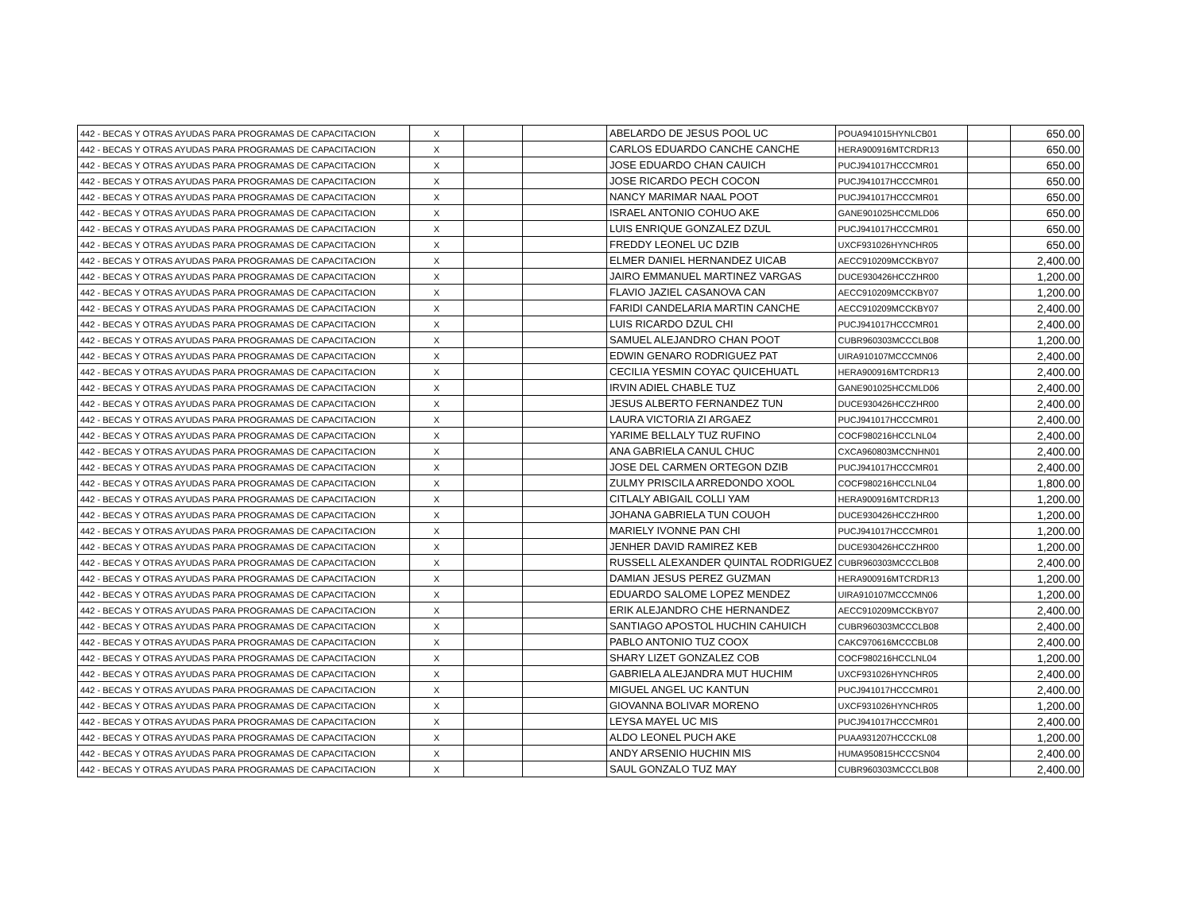| 442 - BECAS Y OTRAS AYUDAS PARA PROGRAMAS DE CAPACITACION | X | | | ABELARDO DE JESUS POOL UC | POUA941015HYNLCB01 | | 650.00 |
| 442 - BECAS Y OTRAS AYUDAS PARA PROGRAMAS DE CAPACITACION | X | | | CARLOS EDUARDO CANCHE CANCHE | HERA900916MTCRDR13 | | 650.00 |
| 442 - BECAS Y OTRAS AYUDAS PARA PROGRAMAS DE CAPACITACION | X | | | JOSE EDUARDO CHAN CAUICH | PUCJ941017HCCCMR01 | | 650.00 |
| 442 - BECAS Y OTRAS AYUDAS PARA PROGRAMAS DE CAPACITACION | X | | | JOSE RICARDO PECH COCON | PUCJ941017HCCCMR01 | | 650.00 |
| 442 - BECAS Y OTRAS AYUDAS PARA PROGRAMAS DE CAPACITACION | X | | | NANCY MARIMAR NAAL POOT | PUCJ941017HCCCMR01 | | 650.00 |
| 442 - BECAS Y OTRAS AYUDAS PARA PROGRAMAS DE CAPACITACION | X | | | ISRAEL ANTONIO COHUO AKE | GANE901025HCCMLD06 | | 650.00 |
| 442 - BECAS Y OTRAS AYUDAS PARA PROGRAMAS DE CAPACITACION | X | | | LUIS ENRIQUE GONZALEZ DZUL | PUCJ941017HCCCMR01 | | 650.00 |
| 442 - BECAS Y OTRAS AYUDAS PARA PROGRAMAS DE CAPACITACION | X | | | FREDDY LEONEL UC DZIB | UXCF931026HYNCHR05 | | 650.00 |
| 442 - BECAS Y OTRAS AYUDAS PARA PROGRAMAS DE CAPACITACION | X | | | ELMER DANIEL HERNANDEZ UICAB | AECC910209MCCKBY07 | | 2,400.00 |
| 442 - BECAS Y OTRAS AYUDAS PARA PROGRAMAS DE CAPACITACION | X | | | JAIRO EMMANUEL MARTINEZ VARGAS | DUCE930426HCCZHR00 | | 1,200.00 |
| 442 - BECAS Y OTRAS AYUDAS PARA PROGRAMAS DE CAPACITACION | X | | | FLAVIO JAZIEL CASANOVA CAN | AECC910209MCCKBY07 | | 1,200.00 |
| 442 - BECAS Y OTRAS AYUDAS PARA PROGRAMAS DE CAPACITACION | X | | | FARIDI CANDELARIA MARTIN CANCHE | AECC910209MCCKBY07 | | 2,400.00 |
| 442 - BECAS Y OTRAS AYUDAS PARA PROGRAMAS DE CAPACITACION | X | | | LUIS RICARDO DZUL CHI | PUCJ941017HCCCMR01 | | 2,400.00 |
| 442 - BECAS Y OTRAS AYUDAS PARA PROGRAMAS DE CAPACITACION | X | | | SAMUEL ALEJANDRO CHAN POOT | CUBR960303MCCCLB08 | | 1,200.00 |
| 442 - BECAS Y OTRAS AYUDAS PARA PROGRAMAS DE CAPACITACION | X | | | EDWIN GENARO RODRIGUEZ PAT | UIRA910107MCCCMN06 | | 2,400.00 |
| 442 - BECAS Y OTRAS AYUDAS PARA PROGRAMAS DE CAPACITACION | X | | | CECILIA YESMIN COYAC QUICEHUATL | HERA900916MTCRDR13 | | 2,400.00 |
| 442 - BECAS Y OTRAS AYUDAS PARA PROGRAMAS DE CAPACITACION | X | | | IRVIN ADIEL CHABLE TUZ | GANE901025HCCMLD06 | | 2,400.00 |
| 442 - BECAS Y OTRAS AYUDAS PARA PROGRAMAS DE CAPACITACION | X | | | JESUS ALBERTO FERNANDEZ TUN | DUCE930426HCCZHR00 | | 2,400.00 |
| 442 - BECAS Y OTRAS AYUDAS PARA PROGRAMAS DE CAPACITACION | X | | | LAURA VICTORIA ZI ARGAEZ | PUCJ941017HCCCMR01 | | 2,400.00 |
| 442 - BECAS Y OTRAS AYUDAS PARA PROGRAMAS DE CAPACITACION | X | | | YARIME BELLALY TUZ RUFINO | COCF980216HCCLNL04 | | 2,400.00 |
| 442 - BECAS Y OTRAS AYUDAS PARA PROGRAMAS DE CAPACITACION | X | | | ANA GABRIELA CANUL CHUC | CXCA960803MCCNHN01 | | 2,400.00 |
| 442 - BECAS Y OTRAS AYUDAS PARA PROGRAMAS DE CAPACITACION | X | | | JOSE DEL CARMEN ORTEGON DZIB | PUCJ941017HCCCMR01 | | 2,400.00 |
| 442 - BECAS Y OTRAS AYUDAS PARA PROGRAMAS DE CAPACITACION | X | | | ZULMY PRISCILA ARREDONDO XOOL | COCF980216HCCLNL04 | | 1,800.00 |
| 442 - BECAS Y OTRAS AYUDAS PARA PROGRAMAS DE CAPACITACION | X | | | CITLALY ABIGAIL COLLI YAM | HERA900916MTCRDR13 | | 1,200.00 |
| 442 - BECAS Y OTRAS AYUDAS PARA PROGRAMAS DE CAPACITACION | X | | | JOHANA GABRIELA TUN COUOH | DUCE930426HCCZHR00 | | 1,200.00 |
| 442 - BECAS Y OTRAS AYUDAS PARA PROGRAMAS DE CAPACITACION | X | | | MARIELY IVONNE PAN CHI | PUCJ941017HCCCMR01 | | 1,200.00 |
| 442 - BECAS Y OTRAS AYUDAS PARA PROGRAMAS DE CAPACITACION | X | | | JENHER DAVID RAMIREZ KEB | DUCE930426HCCZHR00 | | 1,200.00 |
| 442 - BECAS Y OTRAS AYUDAS PARA PROGRAMAS DE CAPACITACION | X | | | RUSSELL ALEXANDER QUINTAL RODRIGUEZ | CUBR960303MCCCLB08 | | 2,400.00 |
| 442 - BECAS Y OTRAS AYUDAS PARA PROGRAMAS DE CAPACITACION | X | | | DAMIAN JESUS PEREZ GUZMAN | HERA900916MTCRDR13 | | 1,200.00 |
| 442 - BECAS Y OTRAS AYUDAS PARA PROGRAMAS DE CAPACITACION | X | | | EDUARDO SALOME LOPEZ MENDEZ | UIRA910107MCCCMN06 | | 1,200.00 |
| 442 - BECAS Y OTRAS AYUDAS PARA PROGRAMAS DE CAPACITACION | X | | | ERIK ALEJANDRO CHE HERNANDEZ | AECC910209MCCKBY07 | | 2,400.00 |
| 442 - BECAS Y OTRAS AYUDAS PARA PROGRAMAS DE CAPACITACION | X | | | SANTIAGO APOSTOL HUCHIN CAHUICH | CUBR960303MCCCLB08 | | 2,400.00 |
| 442 - BECAS Y OTRAS AYUDAS PARA PROGRAMAS DE CAPACITACION | X | | | PABLO ANTONIO TUZ COOX | CAKC970616MCCCBL08 | | 2,400.00 |
| 442 - BECAS Y OTRAS AYUDAS PARA PROGRAMAS DE CAPACITACION | X | | | SHARY LIZET GONZALEZ COB | COCF980216HCCLNL04 | | 1,200.00 |
| 442 - BECAS Y OTRAS AYUDAS PARA PROGRAMAS DE CAPACITACION | X | | | GABRIELA ALEJANDRA MUT HUCHIM | UXCF931026HYNCHR05 | | 2,400.00 |
| 442 - BECAS Y OTRAS AYUDAS PARA PROGRAMAS DE CAPACITACION | X | | | MIGUEL ANGEL UC KANTUN | PUCJ941017HCCCMR01 | | 2,400.00 |
| 442 - BECAS Y OTRAS AYUDAS PARA PROGRAMAS DE CAPACITACION | X | | | GIOVANNA BOLIVAR MORENO | UXCF931026HYNCHR05 | | 1,200.00 |
| 442 - BECAS Y OTRAS AYUDAS PARA PROGRAMAS DE CAPACITACION | X | | | LEYSA MAYEL UC MIS | PUCJ941017HCCCMR01 | | 2,400.00 |
| 442 - BECAS Y OTRAS AYUDAS PARA PROGRAMAS DE CAPACITACION | X | | | ALDO LEONEL PUCH AKE | PUAA931207HCCCKL08 | | 1,200.00 |
| 442 - BECAS Y OTRAS AYUDAS PARA PROGRAMAS DE CAPACITACION | X | | | ANDY ARSENIO HUCHIN MIS | HUMA950815HCCCSN04 | | 2,400.00 |
| 442 - BECAS Y OTRAS AYUDAS PARA PROGRAMAS DE CAPACITACION | X | | | SAUL GONZALO TUZ MAY | CUBR960303MCCCLB08 | | 2,400.00 |